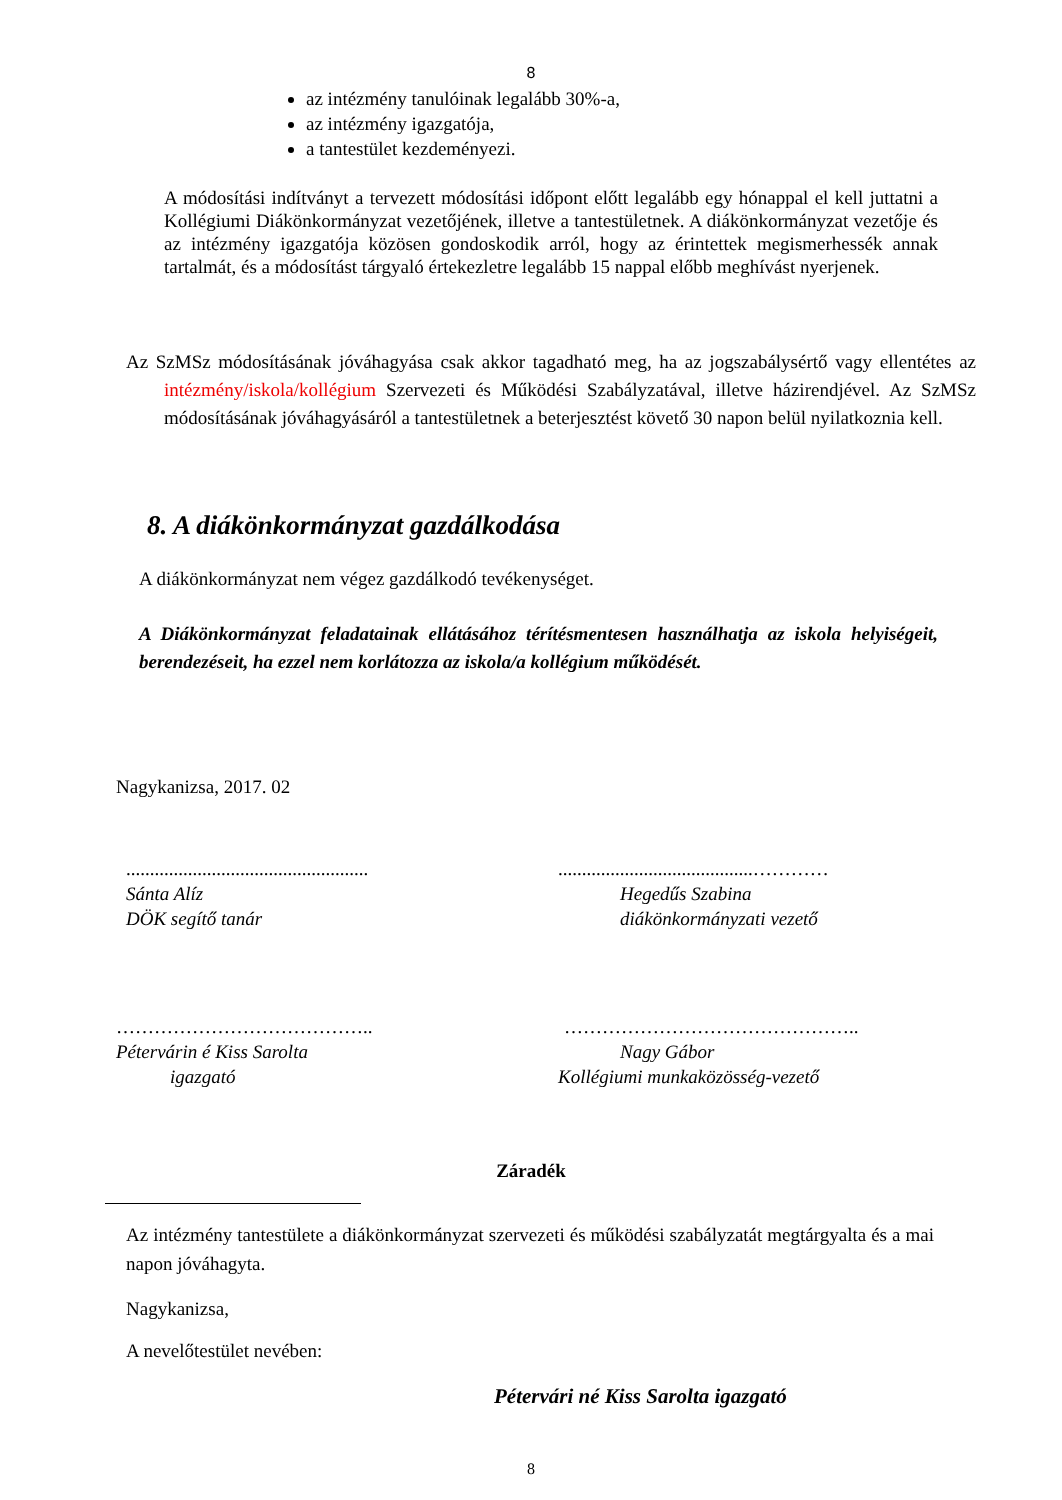8
az intézmény tanulóinak legalább 30%-a,
az intézmény igazgatója,
a tantestület kezdeményezi.
A módosítási indítványt a tervezett módosítási időpont előtt legalább egy hónappal el kell juttatni a Kollégiumi Diákönkormányzat vezetőjének, illetve a tantestületnek. A diákönkormányzat vezetője és az intézmény igazgatója közösen gondoskodik arról, hogy az érintettek megismerhessék annak tartalmát, és a módosítást tárgyaló értekezletre legalább 15 nappal előbb meghívást nyerjenek.
Az SzMSz módosításának jóváhagyása csak akkor tagadható meg, ha az jogszabálysértő vagy ellentétes az intézmény/iskola/kollégium Szervezeti és Működési Szabályzatával, illetve házirendjével. Az SzMSz módosításának jóváhagyásáról a tantestületnek a beterjesztést követő 30 napon belül nyilatkoznia kell.
8. A diákönkormányzat gazdálkodása
A diákönkormányzat nem végez gazdálkodó tevékenységet.
A Diákönkormányzat feladatainak ellátásához térítésmentesen használhatja az iskola helyiségeit, berendezéseit, ha ezzel nem korlátozza az iskola/a kollégium működését.
Nagykanizsa, 2017. 02
...................................................
Sánta Alíz
DÖK segítő tanár
.........................................…………
Hegedűs Szabina
diákönkormányzati vezető
…………………………………..
Pétervárin é Kiss Sarolta
igazgató
………………………………………..
Nagy Gábor
Kollégiumi munkaközösség-vezető
Záradék
Az intézmény tantestülete a diákönkormányzat szervezeti és működési szabályzatát megtárgyalta és a mai napon jóváhagyta.
Nagykanizsa,
A nevelőtestület nevében:
Pétervári né Kiss Sarolta igazgató
8